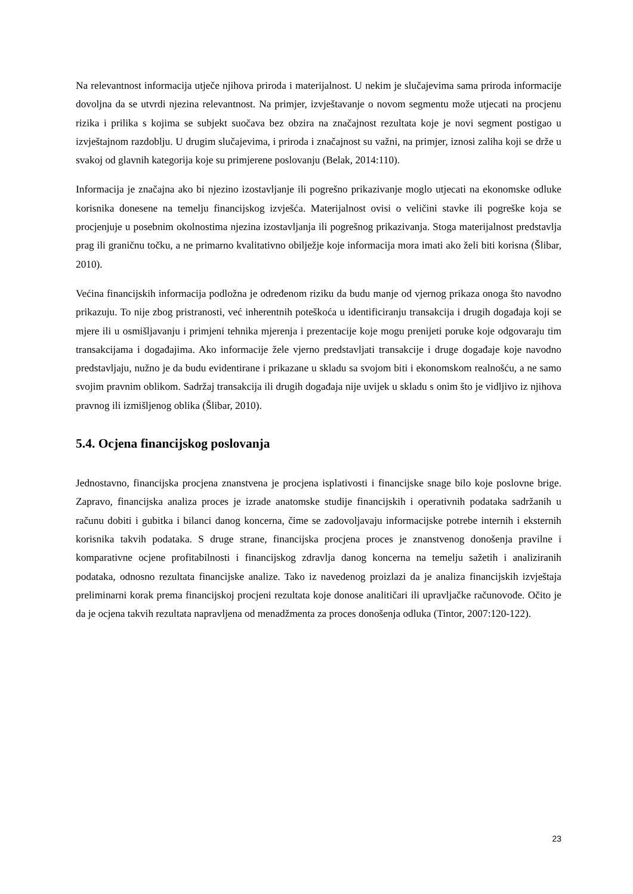Na relevantnost informacija utječe njihova priroda i materijalnost. U nekim je slučajevima sama priroda informacije dovoljna da se utvrdi njezina relevantnost. Na primjer, izvještavanje o novom segmentu može utjecati na procjenu rizika i prilika s kojima se subjekt suočava bez obzira na značajnost rezultata koje je novi segment postigao u izvještajnom razdoblju. U drugim slučajevima, i priroda i značajnost su važni, na primjer, iznosi zaliha koji se drže u svakoj od glavnih kategorija koje su primjerene poslovanju (Belak, 2014:110).
Informacija je značajna ako bi njezino izostavljanje ili pogrešno prikazivanje moglo utjecati na ekonomske odluke korisnika donesene na temelju financijskog izvješća. Materijalnost ovisi o veličini stavke ili pogreške koja se procjenjuje u posebnim okolnostima njezina izostavljanja ili pogrešnog prikazivanja. Stoga materijalnost predstavlja prag ili graničnu točku, a ne primarno kvalitativno obilježje koje informacija mora imati ako želi biti korisna (Šlibar, 2010).
Većina financijskih informacija podložna je određenom riziku da budu manje od vjernog prikaza onoga što navodno prikazuju. To nije zbog pristranosti, već inherentnih poteškoća u identificiranju transakcija i drugih događaja koji se mjere ili u osmišljavanju i primjeni tehnika mjerenja i prezentacije koje mogu prenijeti poruke koje odgovaraju tim transakcijama i događajima. Ako informacije žele vjerno predstavljati transakcije i druge događaje koje navodno predstavljaju, nužno je da budu evidentirane i prikazane u skladu sa svojom biti i ekonomskom realnošću, a ne samo svojim pravnim oblikom. Sadržaj transakcija ili drugih događaja nije uvijek u skladu s onim što je vidljivo iz njihova pravnog ili izmišljenog oblika (Šlibar, 2010).
5.4. Ocjena financijskog poslovanja
Jednostavno, financijska procjena znanstvena je procjena isplativosti i financijske snage bilo koje poslovne brige. Zapravo, financijska analiza proces je izrade anatomske studije financijskih i operativnih podataka sadržanih u računu dobiti i gubitka i bilanci danog koncerna, čime se zadovoljavaju informacijske potrebe internih i eksternih korisnika takvih podataka. S druge strane, financijska procjena proces je znanstvenog donošenja pravilne i komparativne ocjene profitabilnosti i financijskog zdravlja danog koncerna na temelju sažetih i analiziranih podataka, odnosno rezultata financijske analize. Tako iz navedenog proizlazi da je analiza financijskih izvještaja preliminarni korak prema financijskoj procjeni rezultata koje donose analitičari ili upravljačke računovođe. Očito je da je ocjena takvih rezultata napravljena od menadžmenta za proces donošenja odluka (Tintor, 2007:120-122).
23